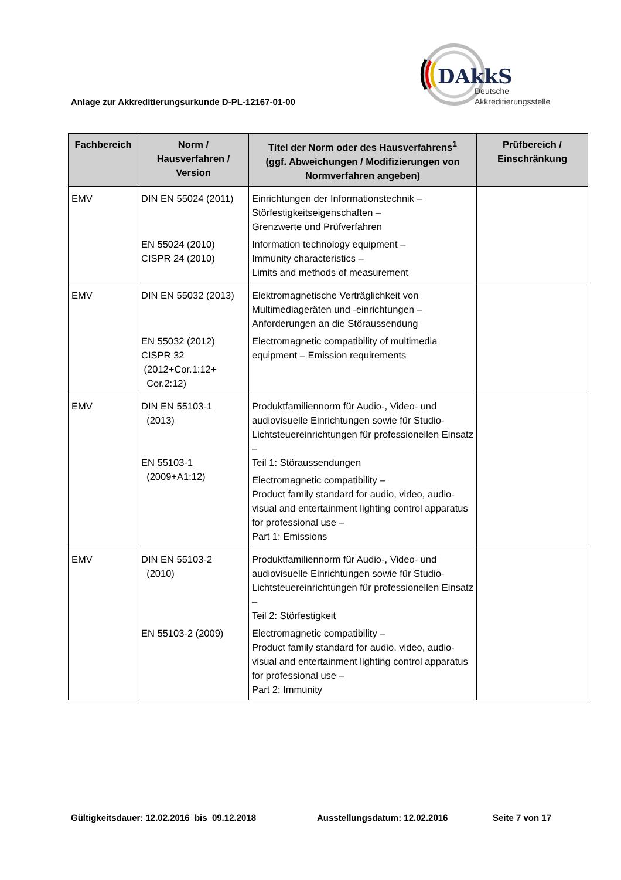DAkkS
Deutsche
Akkreditierungsstelle
Anlage zur Akkreditierungsurkunde D-PL-12167-01-00
| Fachbereich | Norm / Hausverfahren / Version | Titel der Norm oder des Hausverfahrens<sup>1</sup> (ggf. Abweichungen / Modifizierungen von Normverfahren angeben) | Prüfbereich / Einschränkung |
| --- | --- | --- | --- |
| EMV | DIN EN 55024 (2011) EN 55024 (2010) CISPR 24 (2010) | Einrichtungen der Informationstechnik – Störfestigkeitseigenschaften – Grenzwerte und Prüfverfahren Information technology equipment – Immunity characteristics – Limits and methods of measurement | |
| EMV | DIN EN 55032 (2013) EN 55032 (2012) CISPR 32 (2012+Cor.1:12+ Cor.2:12) | Elektromagnetische Verträglichkeit von Multimediageräten und -einrichtungen – Anforderungen an die Störaussendung Electromagnetic compatibility of multimedia equipment – Emission requirements | |
| EMV | DIN EN 55103-1 (2013) EN 55103-1 (2009+A1:12) | Produktfamiliennorm für Audio-, Video- und audiovisuelle Einrichtungen sowie für Studio-Lichtsteuereinrichtungen für professionellen Einsatz – Teil 1: Störaussendungen Electromagnetic compatibility – Product family standard for audio, video, audio-visual and entertainment lighting control apparatus for professional use – Part 1: Emissions | |
| EMV | DIN EN 55103-2 (2010) EN 55103-2 (2009) | Produktfamiliennorm für Audio-, Video- und audiovisuelle Einrichtungen sowie für Studio-Lichtsteuereinrichtungen für professionellen Einsatz – Teil 2: Störfestigkeit Electromagnetic compatibility – Product family standard for audio, video, audio-visual and entertainment lighting control apparatus for professional use – Part 2: Immunity | |
Gültigkeitsdauer: 12.02.2016 bis 09.12.2018 Ausstellungsdatum: 12.02.2016 Seite 7 von 17